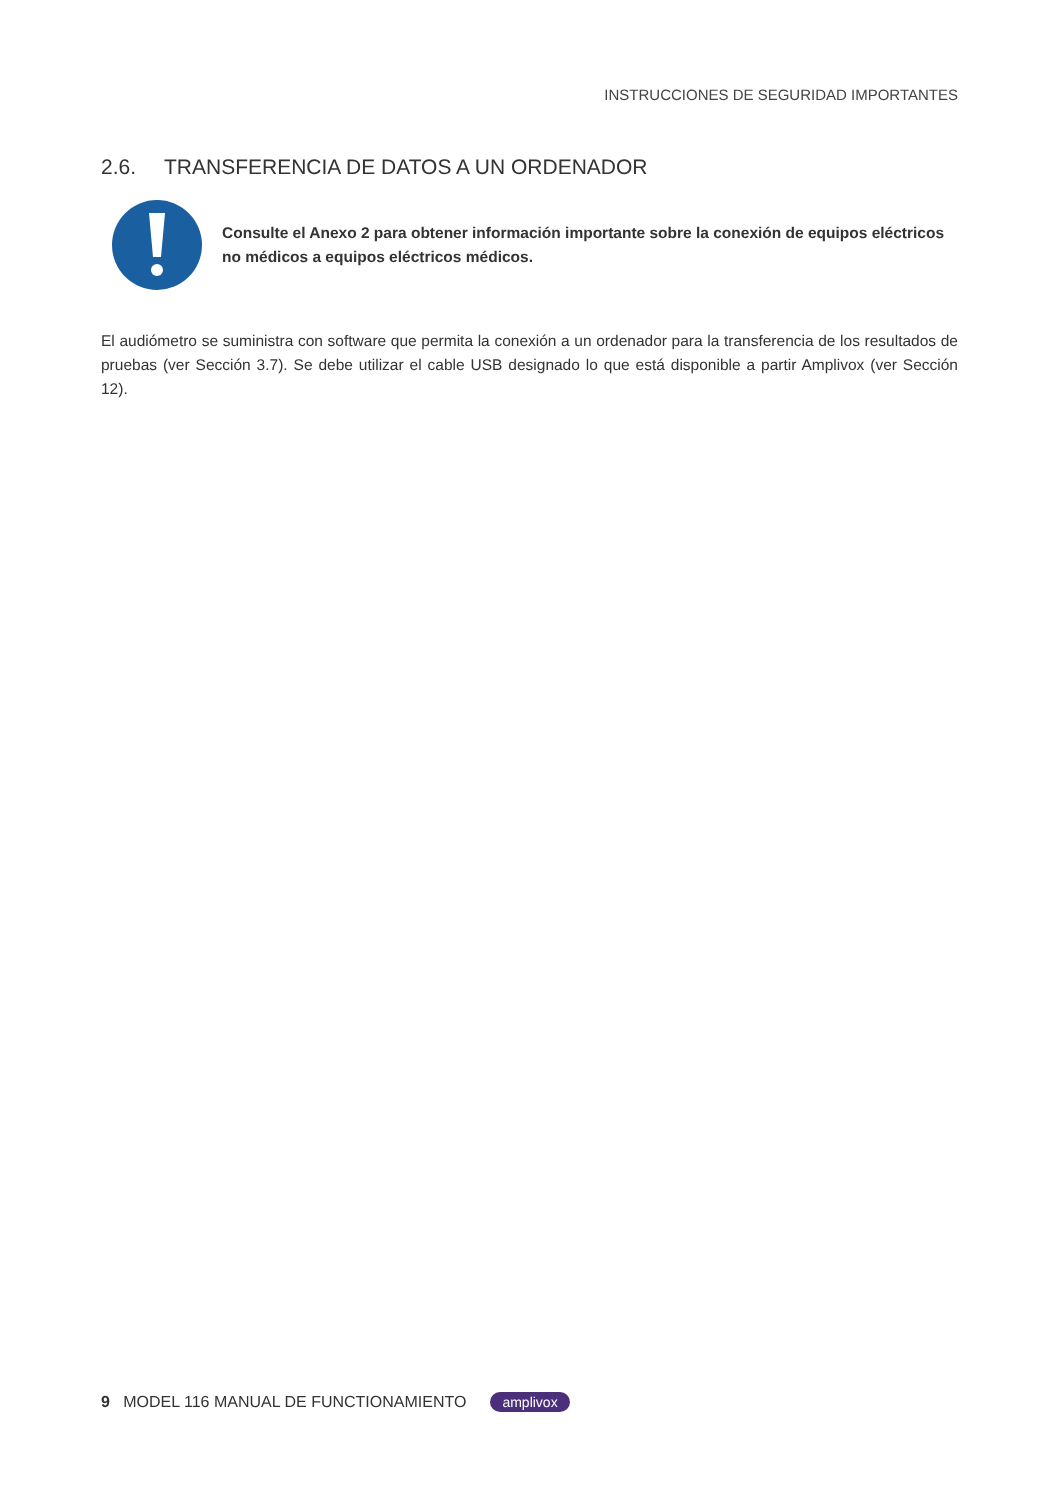INSTRUCCIONES DE SEGURIDAD IMPORTANTES
2.6. TRANSFERENCIA DE DATOS A UN ORDENADOR
Consulte el Anexo 2 para obtener información importante sobre la conexión de equipos eléctricos no médicos a equipos eléctricos médicos.
El audiómetro se suministra con software que permita la conexión a un ordenador para la transferencia de los resultados de pruebas (ver Sección 3.7). Se debe utilizar el cable USB designado lo que está disponible a partir Amplivox (ver Sección 12).
9 MODEL 116 MANUAL DE FUNCTIONAMIENTO amplivox